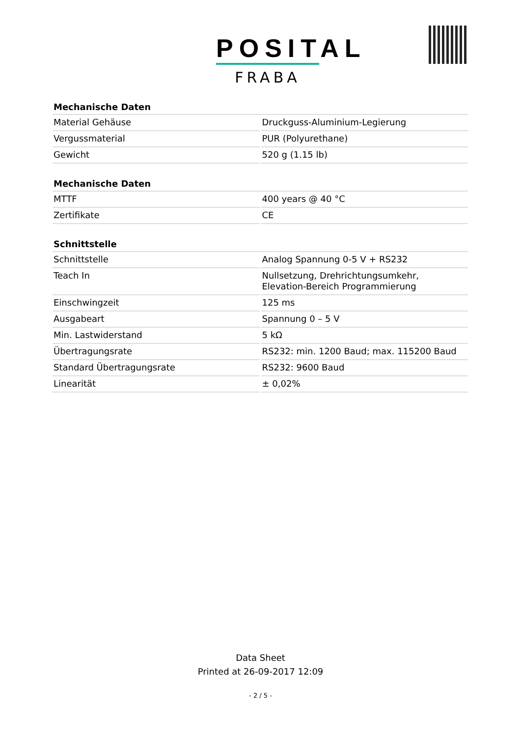POSITAL
FRABA
| Mechanische Daten | |
| --- | --- |
| Material Gehäuse | Druckguss-Aluminium-Legierung |
| Vergussmaterial | PUR (Polyurethane) |
| Gewicht | 520 g (1.15 lb) |
| Mechanische Daten | |
| --- | --- |
| MTTF | 400 years @ 40 °C |
| Zertifikate | CE |
| Schnittstelle | |
| --- | --- |
| Schnittstelle | Analog Spannung 0-5 V + RS232 |
| Teach In | Nullsetzung, Drehrichtungsumkehr, Elevation-Bereich Programmierung |
| Einschwingzeit | 125 ms |
| Ausgabeart | Spannung 0 – 5 V |
| Min. Lastwiderstand | 5 kΩ |
| Übertragungsrate | RS232: min. 1200 Baud; max. 115200 Baud |
| Standard Übertragungsrate | RS232: 9600 Baud |
| Linearität | ± 0,02% |
Data Sheet
Printed at 26-09-2017 12:09
- 2 / 5 -